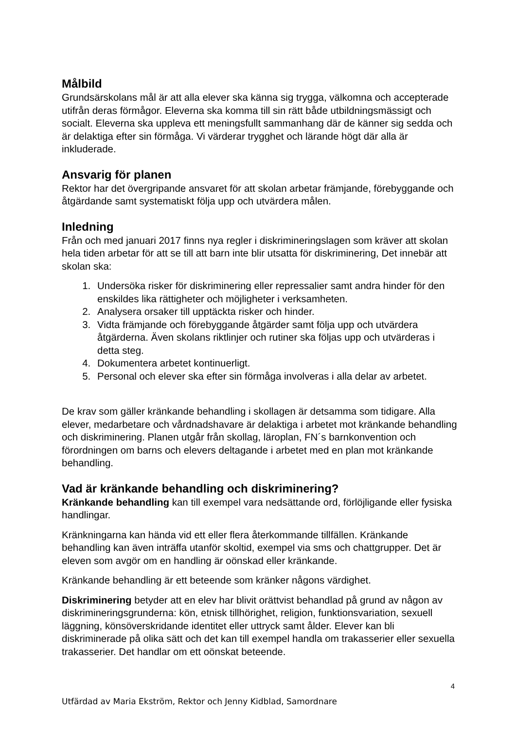Målbild
Grundsärskolans mål är att alla elever ska känna sig trygga, välkomna och accepterade utifrån deras förmågor. Eleverna ska komma till sin rätt både utbildningsmässigt och socialt. Eleverna ska uppleva ett meningsfullt sammanhang där de känner sig sedda och är delaktiga efter sin förmåga. Vi värderar trygghet och lärande högt där alla är inkluderade.
Ansvarig för planen
Rektor har det övergripande ansvaret för att skolan arbetar främjande, förebyggande och åtgärdande samt systematiskt följa upp och utvärdera målen.
Inledning
Från och med januari 2017 finns nya regler i diskrimineringslagen som kräver att skolan hela tiden arbetar för att se till att barn inte blir utsatta för diskriminering, Det innebär att skolan ska:
1. Undersöka risker för diskriminering eller repressalier samt andra hinder för den enskildes lika rättigheter och möjligheter i verksamheten.
2. Analysera orsaker till upptäckta risker och hinder.
3. Vidta främjande och förebyggande åtgärder samt följa upp och utvärdera åtgärderna. Även skolans riktlinjer och rutiner ska följas upp och utvärderas i detta steg.
4. Dokumentera arbetet kontinuerligt.
5. Personal och elever ska efter sin förmåga involveras i alla delar av arbetet.
De krav som gäller kränkande behandling i skollagen är detsamma som tidigare. Alla elever, medarbetare och vårdnadshavare är delaktiga i arbetet mot kränkande behandling och diskriminering. Planen utgår från skollag, läroplan, FN´s barnkonvention och förordningen om barns och elevers deltagande i arbetet med en plan mot kränkande behandling.
Vad är kränkande behandling och diskriminering?
Kränkande behandling kan till exempel vara nedsättande ord, förlöjligande eller fysiska handlingar.
Kränkningarna kan hända vid ett eller flera återkommande tillfällen. Kränkande behandling kan även inträffa utanför skoltid, exempel via sms och chattgrupper. Det är eleven som avgör om en handling är oönskad eller kränkande.
Kränkande behandling är ett beteende som kränker någons värdighet.
Diskriminering betyder att en elev har blivit orättvist behandlad på grund av någon av diskrimineringsgrunderna: kön, etnisk tillhörighet, religion, funktionsvariation, sexuell läggning, könsöverskridande identitet eller uttryck samt ålder. Elever kan bli diskriminerade på olika sätt och det kan till exempel handla om trakasserier eller sexuella trakasserier. Det handlar om ett oönskat beteende.
4
Utfärdad av Maria Ekström, Rektor och Jenny Kidblad, Samordnare